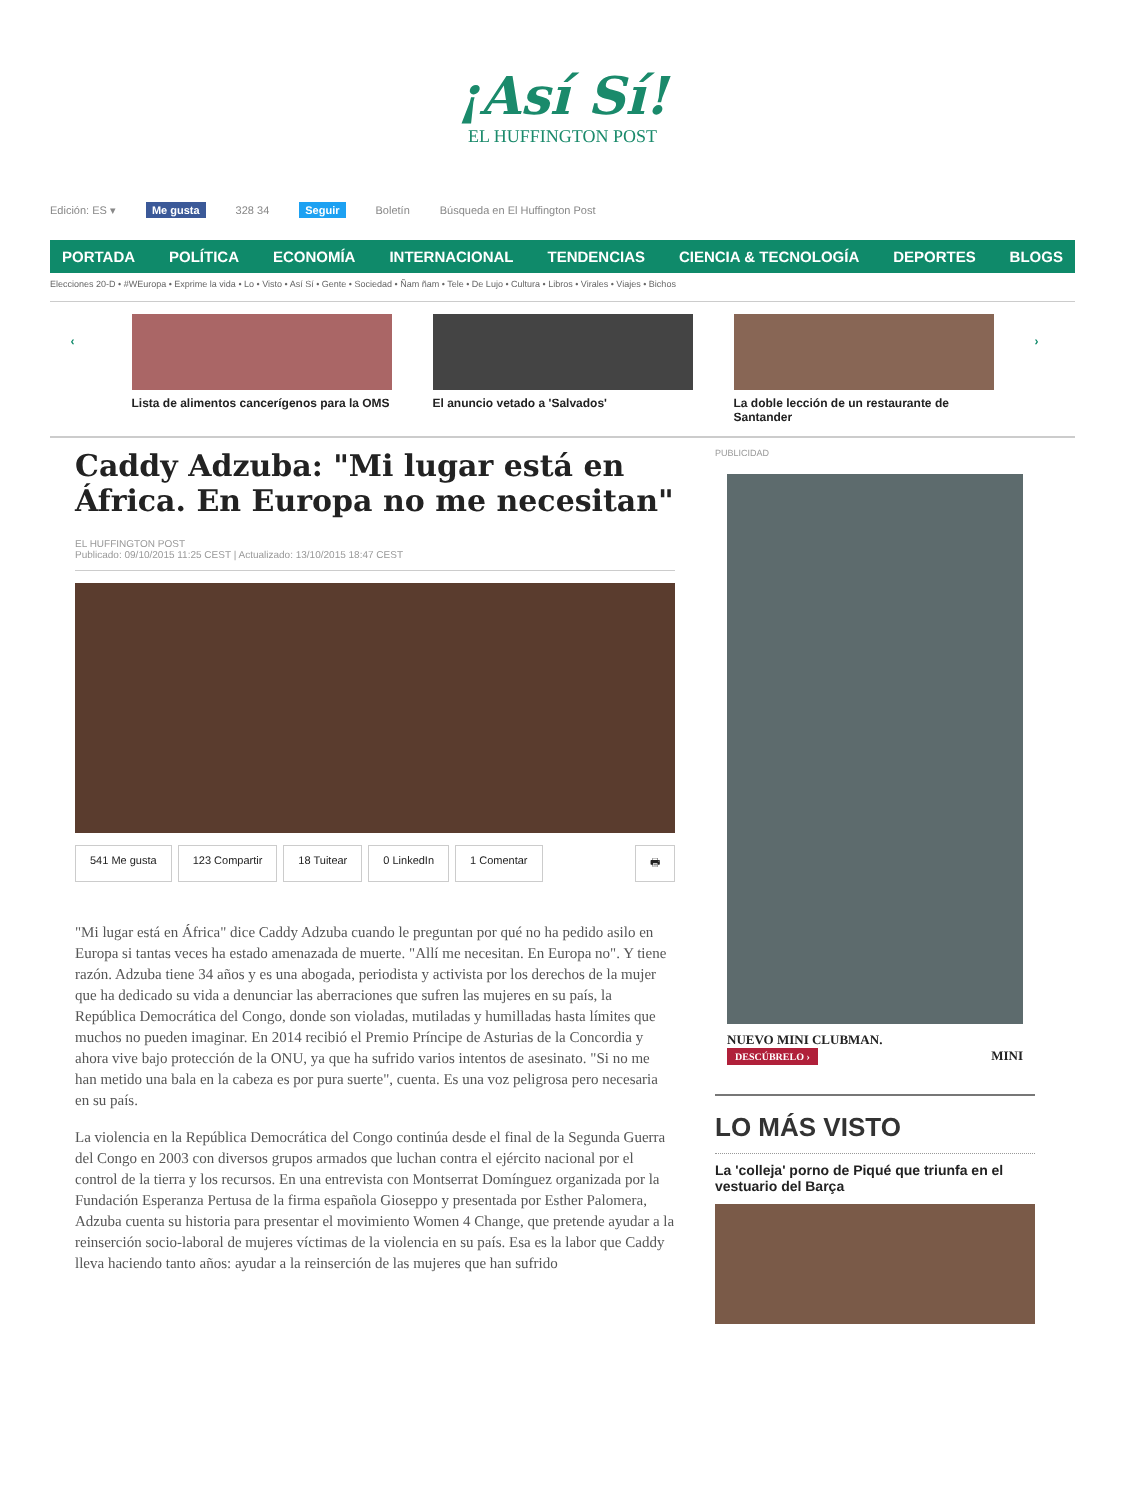¡Así Sí!
EL HUFFINGTON POST
Edición: ES ▾ Me gusta 328 34 Seguir Boletín Búsqueda en El Huffington Post
PORTADA POLÍTICA ECONOMÍA INTERNACIONAL TENDENCIAS CIENCIA & TECNOLOGÍA DEPORTES BLOGS
Elecciones 20-D • #WEuropa • Exprime la vida • Lo • Visto • Así Sí • Gente • Sociedad • Ñam ñam • Tele • De Lujo • Cultura • Libros • Virales • Viajes • Bichos
‹
Lista de alimentos cancerígenos para la OMS
El anuncio vetado a 'Salvados' La doble lección de un restaurante de Santander
›
Caddy Adzuba: "Mi lugar está en África. En Europa no me necesitan"
EL HUFFINGTON POST
Publicado: 09/10/2015 11:25 CEST | Actualizado: 13/10/2015 18:47 CEST
541 Me gusta 123 Compartir 18 Tuitear 0 LinkedIn 1 Comentar 🖶
"Mi lugar está en África" dice Caddy Adzuba cuando le preguntan por qué no ha pedido asilo en Europa si tantas veces ha estado amenazada de muerte. "Allí me necesitan. En Europa no". Y tiene razón. Adzuba tiene 34 años y es una abogada, periodista y activista por los derechos de la mujer que ha dedicado su vida a denunciar las aberraciones que sufren las mujeres en su país, la República Democrática del Congo, donde son violadas, mutiladas y humilladas hasta límites que muchos no pueden imaginar. En 2014 recibió el Premio Príncipe de Asturias de la Concordia y ahora vive bajo protección de la ONU, ya que ha sufrido varios intentos de asesinato. "Si no me han metido una bala en la cabeza es por pura suerte", cuenta. Es una voz peligrosa pero necesaria en su país.
La violencia en la República Democrática del Congo continúa desde el final de la Segunda Guerra del Congo en 2003 con diversos grupos armados que luchan contra el ejército nacional por el control de la tierra y los recursos. En una entrevista con Montserrat Domínguez organizada por la Fundación Esperanza Pertusa de la firma española Gioseppo y presentada por Esther Palomera, Adzuba cuenta su historia para presentar el movimiento Women 4 Change, que pretende ayudar a la reinserción socio-laboral de mujeres víctimas de la violencia en su país. Esa es la labor que Caddy lleva haciendo tanto años: ayudar a la reinserción de las mujeres que han sufrido
PUBLICIDAD
NUEVO MINI CLUBMAN.
DESCÚBRELO › MINI
LO MÁS VISTO
La 'colleja' porno de Piqué que triunfa en el vestuario del Barça